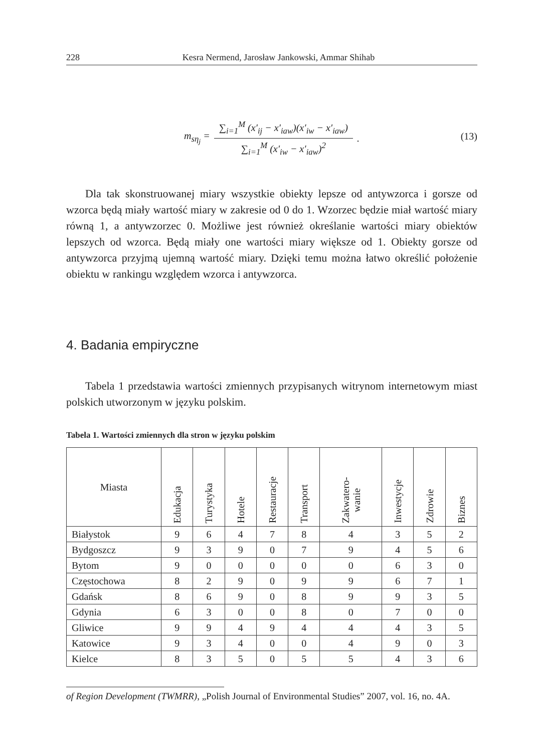228 Kesra Nermend, Jarosław Jankowski, Ammar Shihab
m<sub>sη<sub>j</sub></sub> = ∑<sub>i=1</sub><sup>M</sup> (x′<sub>i</sub><sub>j</sub> − x′<sub>i</sub><sub>aw</sub>)(x′<sub>i</sub><sub>w</sub> − x′<sub>i</sub><sub>aw</sub>) ∑<sub>i=1</sub><sup>M</sup> (x′<sub>i</sub><sub>w</sub> − x′<sub>i</sub><sub>aw</sub>)<sup>2</sup> .
(13)
Dla tak skonstruowanej miary wszystkie obiekty lepsze od antywzorca i gorsze od wzorca będą miały wartość miary w zakresie od 0 do 1. Wzorzec będzie miał wartość miary równą 1, a antywzorzec 0. Możliwe jest również określanie wartości miary obiektów lepszych od wzorca. Będą miały one wartości miary większe od 1. Obiekty gorsze od antywzorca przyjmą ujemną wartość miary. Dzięki temu można łatwo określić położenie obiektu w rankingu względem wzorca i antywzorca.
4. Badania empiryczne
Tabela 1 przedstawia wartości zmiennych przypisanych witrynom internetowym miast polskich utworzonym w języku polskim.
Tabela 1. Wartości zmiennych dla stron w języku polskim
| Miasta | Edukacja | Turystyka | Hotele | Restauracje | Transport | Zakwatero- wanie | Inwestycje | Zdrowie | Biznes |
| --- | --- | --- | --- | --- | --- | --- | --- | --- | --- |
| Białystok | 9 | 6 | 4 | 7 | 8 | 4 | 3 | 5 | 2 |
| Bydgoszcz | 9 | 3 | 9 | 0 | 7 | 9 | 4 | 5 | 6 |
| Bytom | 9 | 0 | 0 | 0 | 0 | 0 | 6 | 3 | 0 |
| Częstochowa | 8 | 2 | 9 | 0 | 9 | 9 | 6 | 7 | 1 |
| Gdańsk | 8 | 6 | 9 | 0 | 8 | 9 | 9 | 3 | 5 |
| Gdynia | 6 | 3 | 0 | 0 | 8 | 0 | 7 | 0 | 0 |
| Gliwice | 9 | 9 | 4 | 9 | 4 | 4 | 4 | 3 | 5 |
| Katowice | 9 | 3 | 4 | 0 | 0 | 4 | 9 | 0 | 3 |
| Kielce | 8 | 3 | 5 | 0 | 5 | 5 | 4 | 3 | 6 |
of Region Development (TWMRR), „Polish Journal of Environmental Studies” 2007, vol. 16, no. 4A.